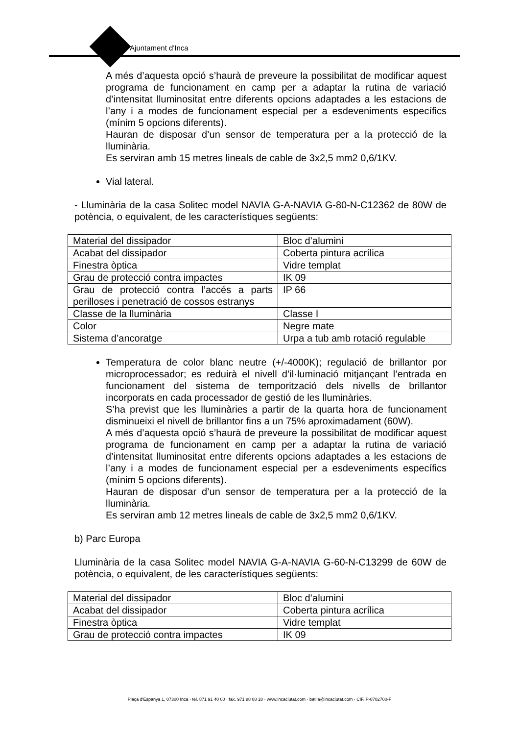Ajuntament d'Inca
A més d’aquesta opció s’haurà de preveure la possibilitat de modificar aquest programa de funcionament en camp per a adaptar la rutina de variació d’intensitat lluminositat entre diferents opcions adaptades a les estacions de l’any i a modes de funcionament especial per a esdeveniments específics (mínim 5 opcions diferents).
Hauran de disposar d’un sensor de temperatura per a la protecció de la lluminària.
Es serviran amb 15 metres lineals de cable de 3x2,5 mm2 0,6/1KV.
Vial lateral.
- Lluminària de la casa Solitec model NAVIA G-A-NAVIA G-80-N-C12362 de 80W de potència, o equivalent, de les característiques següents:
| Material del dissipador | Bloc d’alumini |
| Acabat del dissipador | Coberta pintura acrílica |
| Finestra òptica | Vidre templat |
| Grau de protecció contra impactes | IK 09 |
| Grau de protecció contra l’accés a parts perilloses i penetració de cossos estranys | IP 66 |
| Classe de la lluminària | Classe I |
| Color | Negre mate |
| Sistema d’ancoratge | Urpa a tub amb rotació regulable |
Temperatura de color blanc neutre (+/-4000K); regulació de brillantor por microprocessador; es reduirà el nivell d’il·luminació mitjançant l’entrada en funcionament del sistema de temporització dels nivells de brillantor incorporats en cada processador de gestió de les lluminàries.
S’ha previst que les lluminàries a partir de la quarta hora de funcionament disminueixi el nivell de brillantor fins a un 75% aproximadament (60W).
A més d’aquesta opció s’haurà de preveure la possibilitat de modificar aquest programa de funcionament en camp per a adaptar la rutina de variació d’intensitat lluminositat entre diferents opcions adaptades a les estacions de l’any i a modes de funcionament especial per a esdeveniments específics (mínim 5 opcions diferents).
Hauran de disposar d’un sensor de temperatura per a la protecció de la lluminària.
Es serviran amb 12 metres lineals de cable de 3x2,5 mm2 0,6/1KV.
b) Parc Europa
Lluminària de la casa Solitec model NAVIA G-A-NAVIA G-60-N-C13299 de 60W de potència, o equivalent, de les característiques següents:
| Material del dissipador | Bloc d’alumini |
| Acabat del dissipador | Coberta pintura acrílica |
| Finestra òptica | Vidre templat |
| Grau de protecció contra impactes | IK 09 |
Plaça d'Espanya 1, 07300 Inca · tel. 871 91 40 00 · fax. 971 88 08 18 · www.incaciutat.com · batlia@incaciutat.com · CIF. P-0702700-F